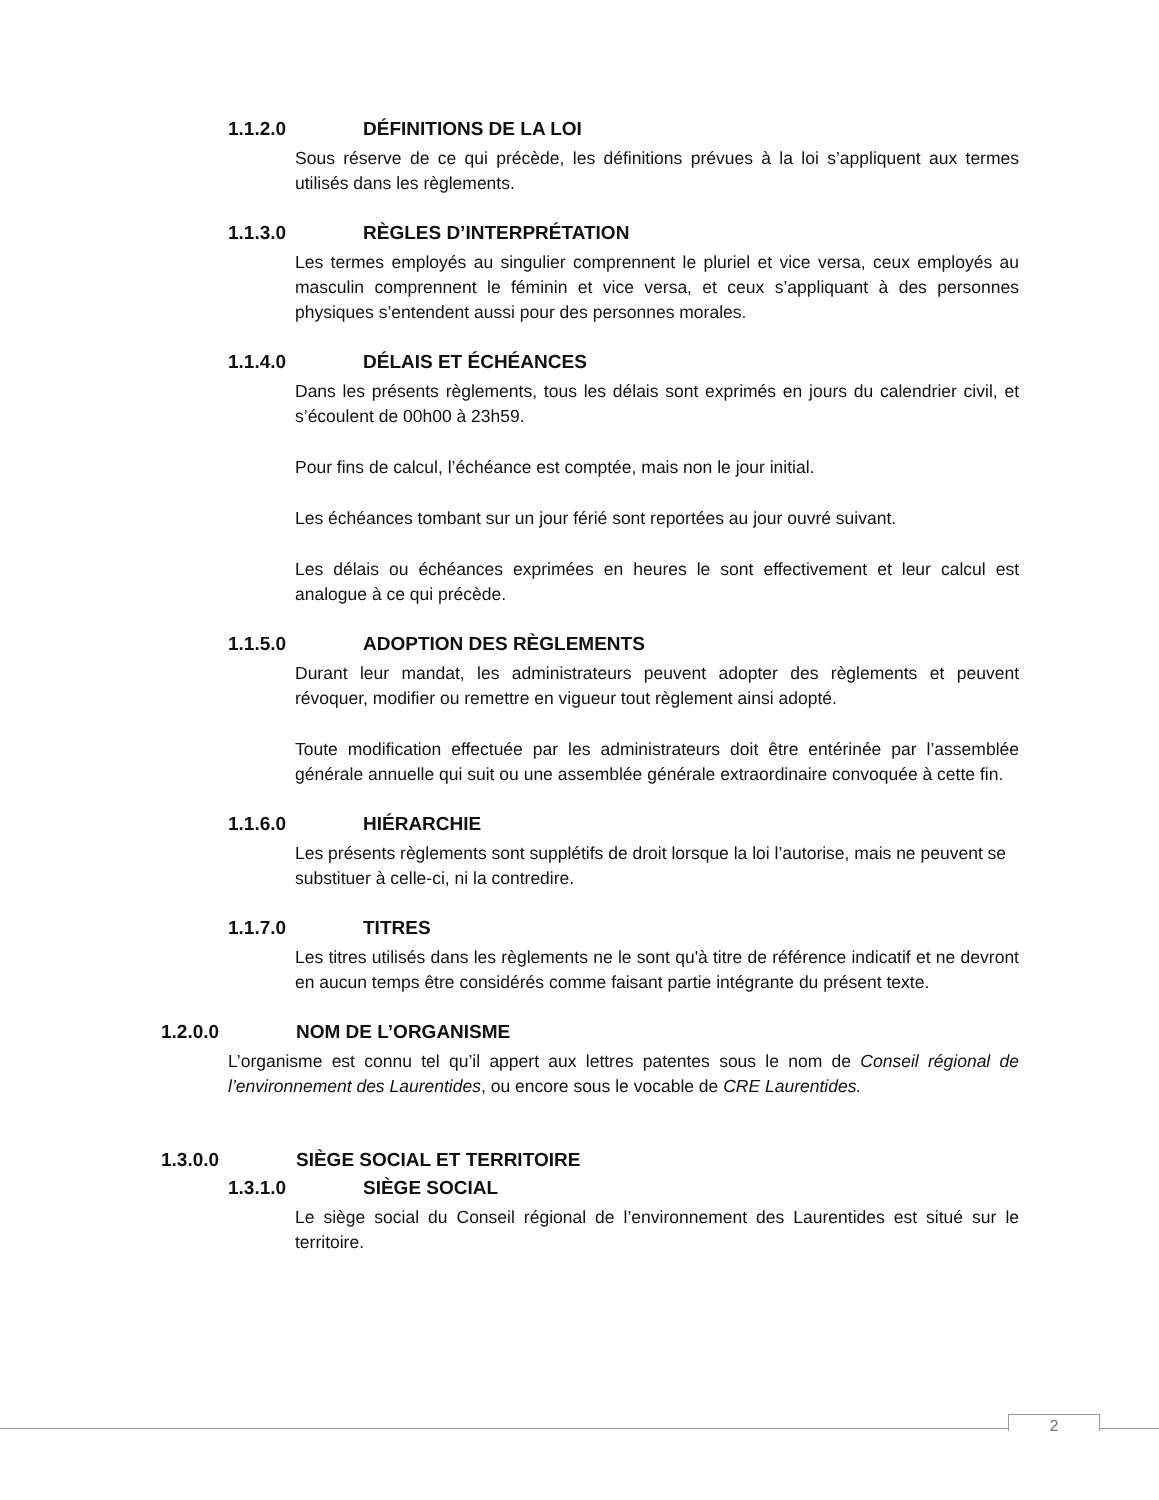1.1.2.0 DÉFINITIONS DE LA LOI
Sous réserve de ce qui précède, les définitions prévues à la loi s’appliquent aux termes utilisés dans les règlements.
1.1.3.0 RÈGLES D’INTERPRÉTATION
Les termes employés au singulier comprennent le pluriel et vice versa, ceux employés au masculin comprennent le féminin et vice versa, et ceux s’appliquant à des personnes physiques s’entendent aussi pour des personnes morales.
1.1.4.0 DÉLAIS ET ÉCHÉANCES
Dans les présents règlements, tous les délais sont exprimés en jours du calendrier civil, et s’écoulent de 00h00 à 23h59.
Pour fins de calcul, l’échéance est comptée, mais non le jour initial.
Les échéances tombant sur un jour férié sont reportées au jour ouvré suivant.
Les délais ou échéances exprimées en heures le sont effectivement et leur calcul est analogue à ce qui précède.
1.1.5.0 ADOPTION DES RÈGLEMENTS
Durant leur mandat, les administrateurs peuvent adopter des règlements et peuvent révoquer, modifier ou remettre en vigueur tout règlement ainsi adopté.
Toute modification effectuée par les administrateurs doit être entérinée par l’assemblée générale annuelle qui suit ou une assemblée générale extraordinaire convoquée à cette fin.
1.1.6.0 HIÉRARCHIE
Les présents règlements sont supplétifs de droit lorsque la loi l’autorise, mais ne peuvent se substituer à celle-ci, ni la contredire.
1.1.7.0 TITRES
Les titres utilisés dans les règlements ne le sont qu'à titre de référence indicatif et ne devront en aucun temps être considérés comme faisant partie intégrante du présent texte.
1.2.0.0 NOM DE L’ORGANISME
L’organisme est connu tel qu’il appert aux lettres patentes sous le nom de Conseil régional de l’environnement des Laurentides, ou encore sous le vocable de CRE Laurentides.
1.3.0.0 SIÈGE SOCIAL ET TERRITOIRE
1.3.1.0 SIÈGE SOCIAL
Le siège social du Conseil régional de l’environnement des Laurentides est situé sur le territoire.
2